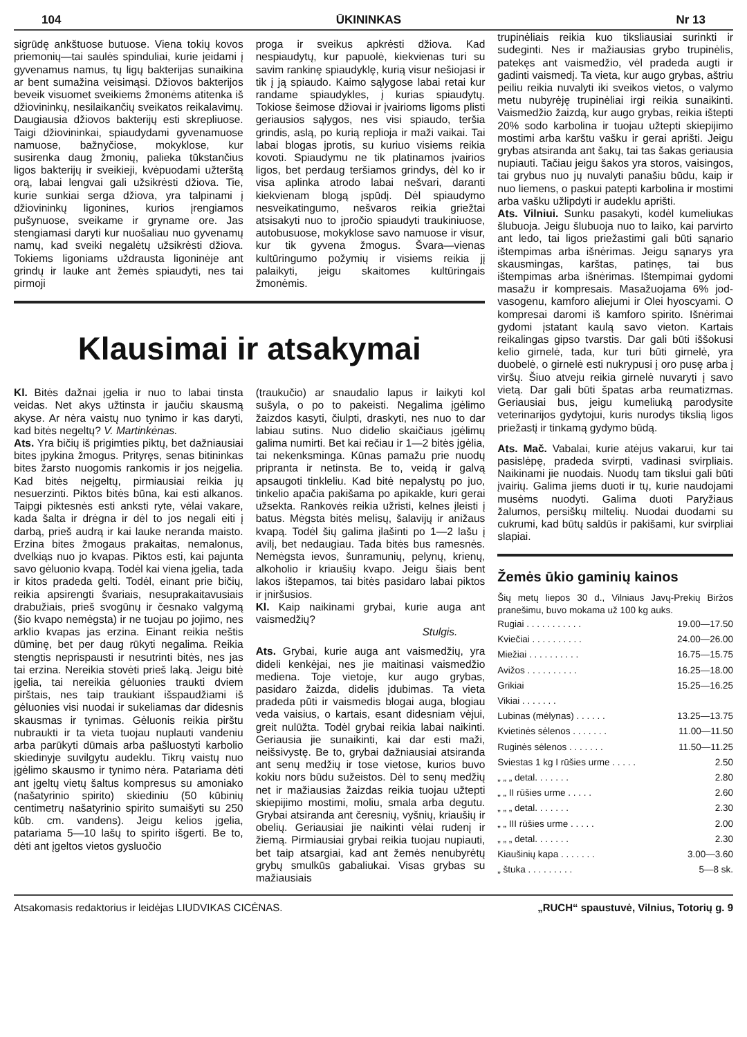104 ŪKININKAS Nr 13
sigrūdę ankštuose butuose. Viena tokių kovos priemonių—tai saulės spinduliai, kurie įeidami į gyvenamus namus, tų ligų bakterijas sunaikina ar bent sumažina veisimąsi. Džiovos bakterijos beveik visuomet sveikiems žmonėms atitenka iš džiovininkų, nesilaikančių sveikatos reikalavimų. Daugiausia džiovos bakterijų esti skrepliuose. Taigi džiovininkai, spiaudydami gyvenamuose namuose, bažnyčiose, mokyklose, kur susirenka daug žmonių, palieka tūkstančius ligos bakterijų ir sveikieji, kvėpuodami užterštą orą, labai lengvai gali užsikrėsti džiova. Tie, kurie sunkiai serga džiova, yra talpinami į džiovininkų ligonines, kurios įrengiamos pušynuose, sveikame ir gryname ore. Jas stengiamasi daryti kur nuošaliau nuo gyvenamų namų, kad sveiki negalėtų užsikrėsti džiova. Tokiems ligoniams uždrausta ligoninėje ant grindų ir lauke ant žemės spiaudyti, nes tai pirmoji
proga ir sveikus apkrėsti džiova. Kad nespiaudytų, kur papuolė, kiekvienas turi su savim rankinę spiaudyklę, kurią visur nešiojasi ir tik į ją spiaudo. Kaimo sąlygose labai retai kur randame spiaudykles, į kurias spiaudytų. Tokiose šeimose džiovai ir įvairioms ligoms plisti geriausios sąlygos, nes visi spiaudo, teršia grindis, aslą, po kurią replioja ir maži vaikai. Tai labai blogas įprotis, su kuriuo visiems reikia kovoti. Spiaudymu ne tik platinamos įvairios ligos, bet perdaug teršiamos grindys, dėl ko ir visa aplinka atrodo labai nešvari, daranti kiekvienam blogą įspūdį. Dėl spiaudymo nesveikatingumo, nešvaros reikia griežtai atsisakyti nuo to įpročio spiaudyti traukiniuose, autobusuose, mokyklose savo namuose ir visur, kur tik gyvena žmogus. Švara—vienas kultūringumo požymių ir visiems reikia jį palaikyti, jeigu skaitomes kultūringais žmonėmis.
Klausimai ir atsakymai
Kl. Bitės dažnai įgelia ir nuo to labai tinsta veidas. Net akys užtinsta ir jaučiu skausmą akyse. Ar nėra vaistų nuo tynimo ir kas daryti, kad bitės negeltų? V. Martinkėnas.
Ats. Yra bičių iš prigimties piktų, bet dažniausiai bites įpykina žmogus. Prityręs, senas bitininkas bites žarsto nuogomis rankomis ir jos neįgelia. Kad bitės neįgeltų, pirmiausiai reikia jų nesuerzinti. Piktos bitės būna, kai esti alkanos. Taipgi piktesnės esti anksti ryte, vėlai vakare, kada šalta ir drėgna ir dėl to jos negali eiti į darbą, prieš audrą ir kai lauke neranda maisto. Erzina bites žmogaus prakaitas, nemalonus, dvelkiąs nuo jo kvapas. Piktos esti, kai pajunta savo gėluonio kvapą. Todėl kai viena įgelia, tada ir kitos pradeda gelti. Todėl, einant prie bičių, reikia apsirengti švariais, nesuprakaitavusiais drabužiais, prieš svogūnų ir česnako valgymą (šio kvapo nemėgsta) ir ne tuojau po jojimo, nes arklio kvapas jas erzina. Einant reikia neštis dūminę, bet per daug rūkyti negalima. Reikia stengtis neprispausti ir nesutrinti bitės, nes jas tai erzina. Nereikia stovėti prieš laką. Jeigu bitė įgelia, tai nereikia gėluonies traukti dviem pirštais, nes taip traukiant išspaudžiami iš gėluonies visi nuodai ir sukeliamas dar didesnis skausmas ir tynimas. Gėluonis reikia pirštu nubraukti ir ta vieta tuojau nuplauti vandeniu arba parūkyti dūmais arba pašluostyti karbolio skiedinyje suvilgytu audeklu. Tikrų vaistų nuo įgėlimo skausmo ir tynimo nėra. Patariama dėti ant įgeltų vietų šaltus kompresus su amoniako (našatyrinio spirito) skiediniu (50 kūbinių centimetrų našatyrinio spirito sumaišyti su 250 kūb. cm. vandens). Jeigu kelios įgelia, patariama 5—10 lašų to spirito išgerti. Be to, dėti ant įgeltos vietos gysluočio
(traukučio) ar snaudalio lapus ir laikyti kol sušyla, o po to pakeisti. Negalima įgėlimo žaizdos kasyti, čiulpti, draskyti, nes nuo to dar labiau sutins. Nuo didelio skaičiaus įgėlimų galima numirti. Bet kai rečiau ir 1—2 bitės įgėlia, tai nekenksminga. Kūnas pamažu prie nuodų pripranta ir netinsta. Be to, veidą ir galvą apsaugoti tinkleliu. Kad bitė nepalystų po juo, tinkelio apačia pakišama po apikakle, kuri gerai užsekta. Rankovės reikia užristi, kelnes įleisti į batus. Mėgsta bitės melisų, šalavijų ir anižaus kvapą. Todėl šių galima įlašinti po 1—2 lašu į avilį, bet nedaugiau. Tada bitės bus ramesnės. Nemėgsta ievos, šunramunių, pelynų, krienų, alkoholio ir kriaušių kvapo. Jeigu šiais bent lakos ištepamos, tai bitės pasidaro labai piktos ir įniršusios.
Kl. Kaip naikinami grybai, kurie auga ant vaismedžių?
Stulgis.
Ats. Grybai, kurie auga ant vaismedžių, yra dideli kenkėjai, nes jie maitinasi vaismedžio mediena. Toje vietoje, kur augo grybas, pasidaro žaizda, didelis įdubimas. Ta vieta pradeda pūti ir vaismedis blogai auga, blogiau veda vaisius, o kartais, esant didesniam vėjui, greit nulūžta. Todėl grybai reikia labai naikinti. Geriausia jie sunaikinti, kai dar esti maži, neišsivystę. Be to, grybai dažniausiai atsiranda ant senų medžių ir tose vietose, kurios buvo kokiu nors būdu sužeistos. Dėl to senų medžių net ir mažiausias žaizdas reikia tuojau užtepti skiepijimo mostimi, moliu, smala arba degutu. Grybai atsiranda ant čeresnių, vyšnių, kriaušių ir obelių. Geriausiai jie naikinti vėlai rudenį ir žiemą. Pirmiausiai grybai reikia tuojau nupiauti, bet taip atsargiai, kad ant žemės nenubyrėtų grybų smulkūs gabaliukai. Visas grybas su mažiausiais
trupinėliais reikia kuo tiksliausiai surinkti ir sudeginti. Nes ir mažiausias grybo trupinėlis, patekęs ant vaismedžio, vėl pradeda augti ir gadinti vaismedį. Ta vieta, kur augo grybas, aštriu peiliu reikia nuvalyti iki sveikos vietos, o valymo metu nubyrėję trupinėliai irgi reikia sunaikinti. Vaismedžio žaizdą, kur augo grybas, reikia ištepti 20% sodo karbolina ir tuojau užtepti skiepijimo mostimi arba karštu vašku ir gerai aprišti. Jeigu grybas atsiranda ant šakų, tai tas šakas geriausia nupiauti. Tačiau jeigu šakos yra storos, vaisingos, tai grybus nuo jų nuvalyti panašiu būdu, kaip ir nuo liemens, o paskui patepti karbolina ir mostimi arba vašku užlipdyti ir audeklu aprišti.
Ats. Vilniui. Sunku pasakyti, kodėl kumeliukas šlubuoja. Jeigu šlubuoja nuo to laiko, kai parvirto ant ledo, tai ligos priežastimi gali būti sąnario ištempimas arba išnėrimas. Jeigu sąnarys yra skausmingas, karštas, patinęs, tai bus ištempimas arba išnėrimas. Ištempimai gydomi masažu ir kompresais. Masažuojama 6% jod-vasogenu, kamforo aliejumi ir Olei hyoscyami. O kompresai daromi iš kamforo spirito. Išnėrimai gydomi įstatant kaulą savo vieton. Kartais reikalingas gipso tvarstis. Dar gali būti iššokusi kelio girnelė, tada, kur turi būti girnelė, yra duobelė, o girnelė esti nukrypusi į oro pusę arba į viršų. Šiuo atveju reikia girnelė nuvaryti į savo vietą. Dar gali būti špatas arba reumatizmas. Geriausiai bus, jeigu kumeliuką parodysite veterinarijos gydytojui, kuris nurodys tikslią ligos priežastį ir tinkamą gydymo būdą.
Ats. Mač. Vabalai, kurie atėjus vakarui, kur tai pasislėpę, pradeda svirpti, vadinasi svirpliais. Naikinami jie nuodais. Nuodų tam tikslui gali būti įvairių. Galima jiems duoti ir tų, kurie naudojami musėms nuodyti. Galima duoti Paryžiaus žalumos, persiškų miltelių. Nuodai duodami su cukrumi, kad būtų saldūs ir pakišami, kur svirpliai slapiai.
Žemės ūkio gaminių kainos
Šių metų liepos 30 d., Vilniaus Javų-Prekių Biržos pranešimu, buvo mokama už 100 kg auks.
| Rugiai . . . . . . . . . . . | 19.00—17.50 |
| Kviečiai . . . . . . . . . . | 24.00—26.00 |
| Miežiai . . . . . . . . . . | 16.75—15.75 |
| Avižos . . . . . . . . . . | 16.25—18.00 |
| Grikiai | 15.25—16.25 |
| Vikiai . . . . . . . | |
| Lubinas (mėlynas) . . . . . . | 13.25—13.75 |
| Kvietinės sėlenos . . . . . . . | 11.00—11.50 |
| Ruginės sėlenos . . . . . . . | 11.50—11.25 |
| Sviestas 1 kg I rūšies urme . . . . . | 2.50 |
| „ „ „ detal. . . . . . . | 2.80 |
| „ „ II rūšies urme . . . . . | 2.60 |
| „ „ „ detal. . . . . . . | 2.30 |
| „ „ III rūšies urme . . . . . | 2.00 |
| „ „ „ detal. . . . . . . | 2.30 |
| Kiaušinių kapa . . . . . . . | 3.00—3.60 |
| „ štuka . . . . . . . . . | 5—8 sk. |
Atsakomasis redaktorius ir leidėjas LIUDVIKAS CICĖNAS. „RUCH“ spaustuvė, Vilnius, Totorių g. 9